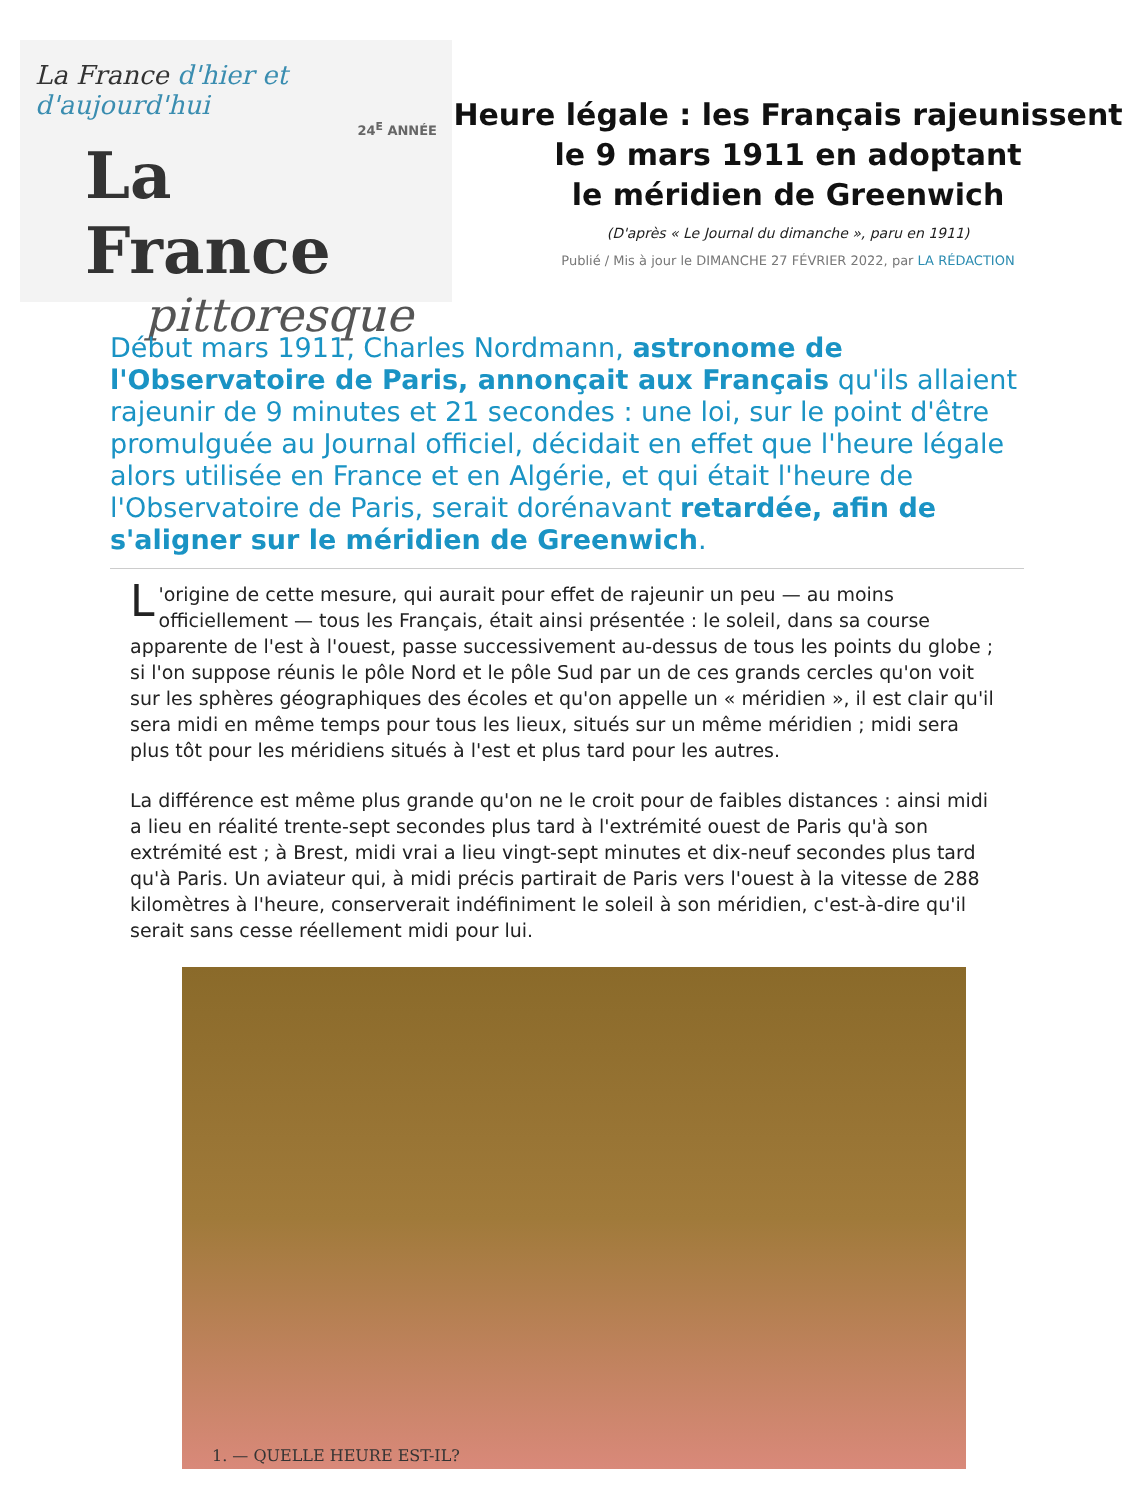La France d'hier et d'aujourd'hui
24<sup>E</sup> ANNÉE
La France
pittoresque
Heure légale : les Français rajeunissent
le 9 mars 1911 en adoptant
le méridien de Greenwich
(D'après « Le Journal du dimanche », paru en 1911)
Publié / Mis à jour le DIMANCHE 27 FÉVRIER 2022, par LA RÉDACTION
Début mars 1911, Charles Nordmann, astronome de l'Observatoire de Paris, annonçait aux Français qu'ils allaient rajeunir de 9 minutes et 21 secondes : une loi, sur le point d'être promulguée au Journal officiel, décidait en effet que l'heure légale alors utilisée en France et en Algérie, et qui était l'heure de l'Observatoire de Paris, serait dorénavant retardée, afin de s'aligner sur le méridien de Greenwich.
L 'origine de cette mesure, qui aurait pour effet de rajeunir un peu — au moins officiellement — tous les Français, était ainsi présentée : le soleil, dans sa course apparente de l'est à l'ouest, passe successivement au-dessus de tous les points du globe ; si l'on suppose réunis le pôle Nord et le pôle Sud par un de ces grands cercles qu'on voit sur les sphères géographiques des écoles et qu'on appelle un « méridien », il est clair qu'il sera midi en même temps pour tous les lieux, situés sur un même méridien ; midi sera plus tôt pour les méridiens situés à l'est et plus tard pour les autres.
La différence est même plus grande qu'on ne le croit pour de faibles distances : ainsi midi a lieu en réalité trente-sept secondes plus tard à l'extrémité ouest de Paris qu'à son extrémité est ; à Brest, midi vrai a lieu vingt-sept minutes et dix-neuf secondes plus tard qu'à Paris. Un aviateur qui, à midi précis partirait de Paris vers l'ouest à la vitesse de 288 kilomètres à l'heure, conserverait indéfiniment le soleil à son méridien, c'est-à-dire qu'il serait sans cesse réellement midi pour lui.
1. — QUELLE HEURE EST-IL?